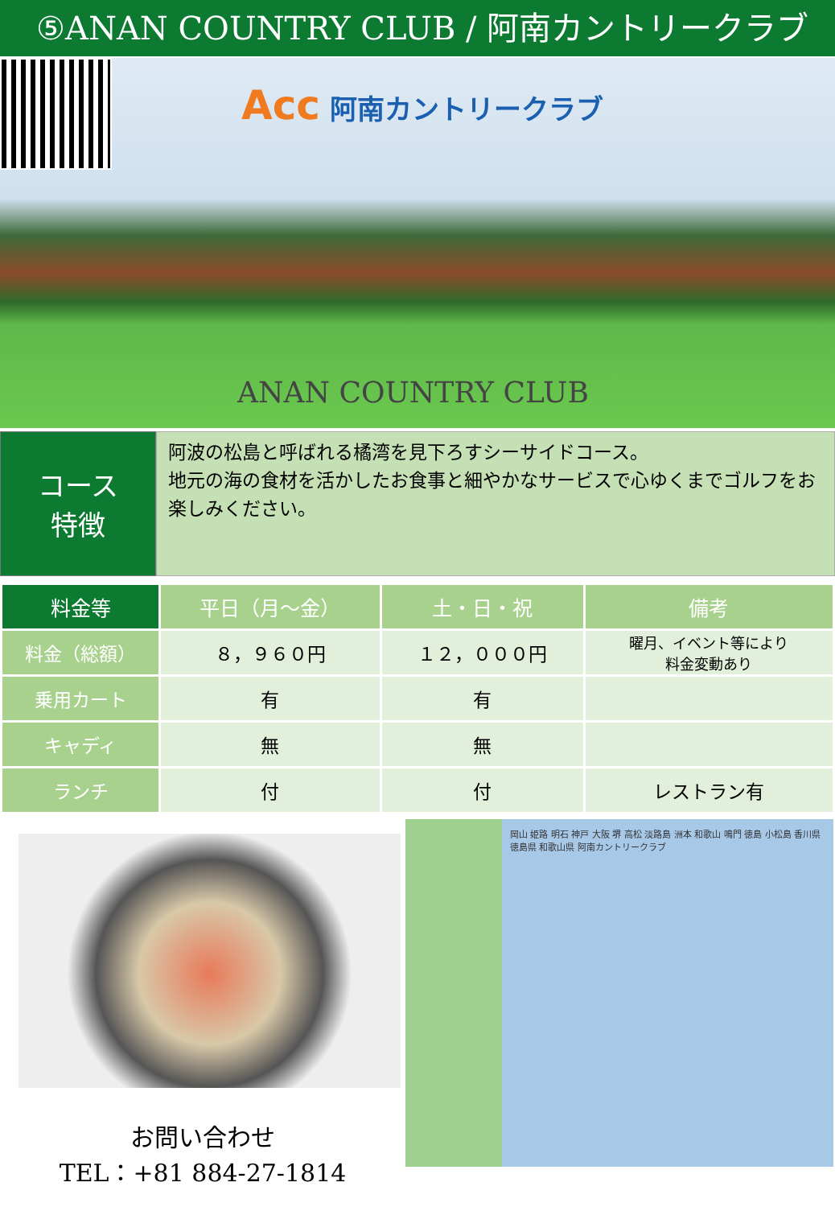⑤ANAN COUNTRY CLUB / 阿南カントリークラブ
Acc 阿南カントリークラブ
ANAN COUNTRY CLUB
コース
特徴
阿波の松島と呼ばれる橘湾を見下ろすシーサイドコース。
地元の海の食材を活かしたお食事と細やかなサービスで心ゆくまでゴルフをお楽しみください。
| 料金等 | 平日（月～金） | 土・日・祝 | 備考 |
| --- | --- | --- | --- |
| 料金（総額） | ８，９６０円 | １２，０００円 | 曜月、イベント等により 料金変動あり |
| 乗用カート | 有 | 有 | |
| キャディ | 無 | 無 | |
| ランチ | 付 | 付 | レストラン有 |
お問い合わせ
TEL：+81 884-27-1814
岡山 姫路 明石 神戸 大阪 堺 高松 淡路島 洲本 和歌山 鳴門 徳島 小松島 香川県 徳島県 和歌山県 阿南カントリークラブ